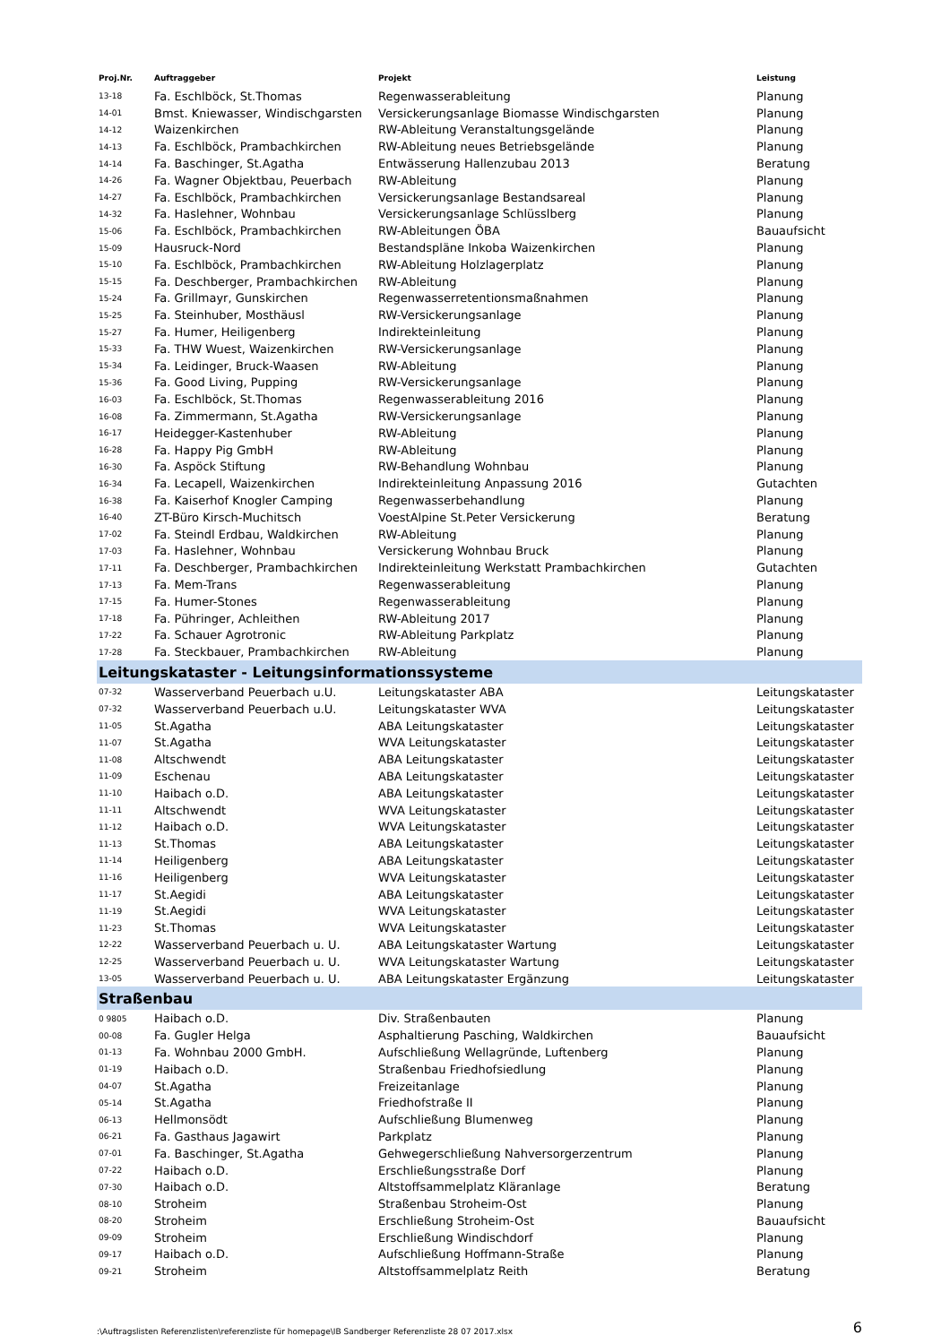| Proj.Nr. | Auftraggeber | Projekt | Leistung |
| --- | --- | --- | --- |
| 13-18 | Fa. Eschlböck, St.Thomas | Regenwasserableitung | Planung |
| 14-01 | Bmst. Kniewasser, Windischgarsten | Versickerungsanlage Biomasse Windischgarsten | Planung |
| 14-12 | Waizenkirchen | RW-Ableitung Veranstaltungsgelände | Planung |
| 14-13 | Fa. Eschlböck, Prambachkirchen | RW-Ableitung neues Betriebsgelände | Planung |
| 14-14 | Fa. Baschinger, St.Agatha | Entwässerung Hallenzubau 2013 | Beratung |
| 14-26 | Fa. Wagner Objektbau, Peuerbach | RW-Ableitung | Planung |
| 14-27 | Fa. Eschlböck, Prambachkirchen | Versickerungsanlage Bestandsareal | Planung |
| 14-32 | Fa. Haslehner, Wohnbau | Versickerungsanlage Schlüsslberg | Planung |
| 15-06 | Fa. Eschlböck, Prambachkirchen | RW-Ableitungen ÖBA | Bauaufsicht |
| 15-09 | Hausruck-Nord | Bestandspläne Inkoba Waizenkirchen | Planung |
| 15-10 | Fa. Eschlböck, Prambachkirchen | RW-Ableitung Holzlagerplatz | Planung |
| 15-15 | Fa. Deschberger, Prambachkirchen | RW-Ableitung | Planung |
| 15-24 | Fa. Grillmayr, Gunskirchen | Regenwasserretentionsmaßnahmen | Planung |
| 15-25 | Fa. Steinhuber, Mosthäusl | RW-Versickerungsanlage | Planung |
| 15-27 | Fa. Humer, Heiligenberg | Indirekteinleitung | Planung |
| 15-33 | Fa. THW Wuest, Waizenkirchen | RW-Versickerungsanlage | Planung |
| 15-34 | Fa. Leidinger, Bruck-Waasen | RW-Ableitung | Planung |
| 15-36 | Fa. Good Living, Pupping | RW-Versickerungsanlage | Planung |
| 16-03 | Fa. Eschlböck, St.Thomas | Regenwasserableitung 2016 | Planung |
| 16-08 | Fa. Zimmermann, St.Agatha | RW-Versickerungsanlage | Planung |
| 16-17 | Heidegger-Kastenhuber | RW-Ableitung | Planung |
| 16-28 | Fa. Happy Pig GmbH | RW-Ableitung | Planung |
| 16-30 | Fa. Aspöck Stiftung | RW-Behandlung Wohnbau | Planung |
| 16-34 | Fa. Lecapell, Waizenkirchen | Indirekteinleitung Anpassung 2016 | Gutachten |
| 16-38 | Fa. Kaiserhof Knogler Camping | Regenwasserbehandlung | Planung |
| 16-40 | ZT-Büro Kirsch-Muchitsch | VoestAlpine St.Peter Versickerung | Beratung |
| 17-02 | Fa. Steindl Erdbau, Waldkirchen | RW-Ableitung | Planung |
| 17-03 | Fa. Haslehner, Wohnbau | Versickerung Wohnbau Bruck | Planung |
| 17-11 | Fa. Deschberger, Prambachkirchen | Indirekteinleitung Werkstatt Prambachkirchen | Gutachten |
| 17-13 | Fa. Mem-Trans | Regenwasserableitung | Planung |
| 17-15 | Fa. Humer-Stones | Regenwasserableitung | Planung |
| 17-18 | Fa. Pühringer, Achleithen | RW-Ableitung 2017 | Planung |
| 17-22 | Fa. Schauer Agrotronic | RW-Ableitung Parkplatz | Planung |
| 17-28 | Fa. Steckbauer, Prambachkirchen | RW-Ableitung | Planung |
| Leitungskataster - Leitungsinformationssysteme | | | |
| 07-32 | Wasserverband Peuerbach u.U. | Leitungskataster ABA | Leitungskataster |
| 07-32 | Wasserverband Peuerbach u.U. | Leitungskataster WVA | Leitungskataster |
| 11-05 | St.Agatha | ABA Leitungskataster | Leitungskataster |
| 11-07 | St.Agatha | WVA Leitungskataster | Leitungskataster |
| 11-08 | Altschwendt | ABA Leitungskataster | Leitungskataster |
| 11-09 | Eschenau | ABA Leitungskataster | Leitungskataster |
| 11-10 | Haibach o.D. | ABA Leitungskataster | Leitungskataster |
| 11-11 | Altschwendt | WVA Leitungskataster | Leitungskataster |
| 11-12 | Haibach o.D. | WVA Leitungskataster | Leitungskataster |
| 11-13 | St.Thomas | ABA Leitungskataster | Leitungskataster |
| 11-14 | Heiligenberg | ABA Leitungskataster | Leitungskataster |
| 11-16 | Heiligenberg | WVA Leitungskataster | Leitungskataster |
| 11-17 | St.Aegidi | ABA Leitungskataster | Leitungskataster |
| 11-19 | St.Aegidi | WVA Leitungskataster | Leitungskataster |
| 11-23 | St.Thomas | WVA Leitungskataster | Leitungskataster |
| 12-22 | Wasserverband Peuerbach u. U. | ABA Leitungskataster Wartung | Leitungskataster |
| 12-25 | Wasserverband Peuerbach u. U. | WVA Leitungskataster Wartung | Leitungskataster |
| 13-05 | Wasserverband Peuerbach u. U. | ABA Leitungskataster Ergänzung | Leitungskataster |
| Straßenbau | | | |
| 0 9805 | Haibach o.D. | Div. Straßenbauten | Planung |
| 00-08 | Fa. Gugler Helga | Asphaltierung Pasching, Waldkirchen | Bauaufsicht |
| 01-13 | Fa. Wohnbau 2000 GmbH. | Aufschließung Wellagründe, Luftenberg | Planung |
| 01-19 | Haibach o.D. | Straßenbau Friedhofsiedlung | Planung |
| 04-07 | St.Agatha | Freizeitanlage | Planung |
| 05-14 | St.Agatha | Friedhofstraße II | Planung |
| 06-13 | Hellmonsödt | Aufschließung Blumenweg | Planung |
| 06-21 | Fa. Gasthaus Jagawirt | Parkplatz | Planung |
| 07-01 | Fa. Baschinger, St.Agatha | Gehwegerschließung Nahversorgerzentrum | Planung |
| 07-22 | Haibach o.D. | Erschließungsstraße Dorf | Planung |
| 07-30 | Haibach o.D. | Altstoffsammelplatz Kläranlage | Beratung |
| 08-10 | Stroheim | Straßenbau Stroheim-Ost | Planung |
| 08-20 | Stroheim | Erschließung Stroheim-Ost | Bauaufsicht |
| 09-09 | Stroheim | Erschließung Windischdorf | Planung |
| 09-17 | Haibach o.D. | Aufschließung Hoffmann-Straße | Planung |
| 09-21 | Stroheim | Altstoffsammelplatz Reith | Beratung |
:\Auftragslisten Referenzlisten\referenzliste für homepage\IB Sandberger Referenzliste 28 07 2017.xlsx 6